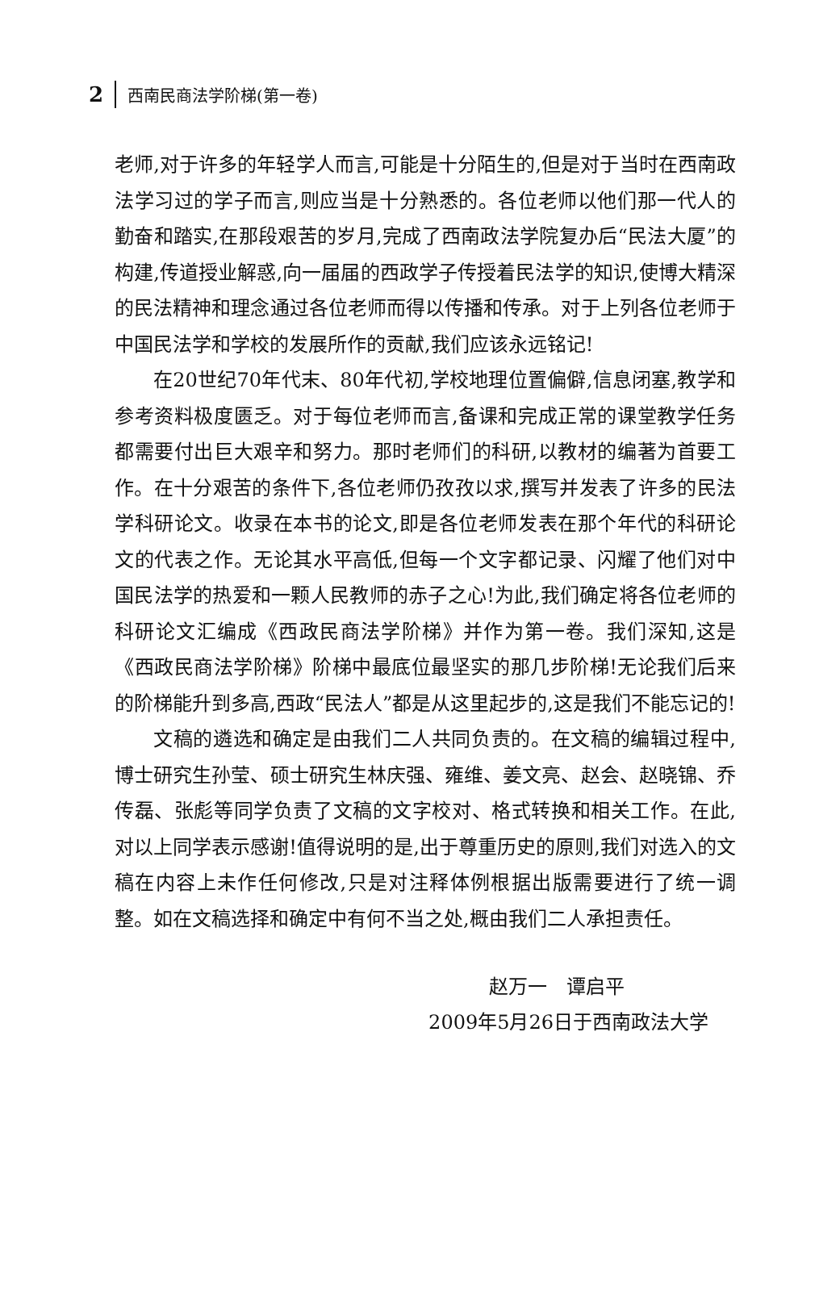2 西南民商法学阶梯(第一卷)
老师,对于许多的年轻学人而言,可能是十分陌生的,但是对于当时在西南政法学习过的学子而言,则应当是十分熟悉的。各位老师以他们那一代人的勤奋和踏实,在那段艰苦的岁月,完成了西南政法学院复办后“民法大厦”的构建,传道授业解惑,向一届届的西政学子传授着民法学的知识,使博大精深的民法精神和理念通过各位老师而得以传播和传承。对于上列各位老师于中国民法学和学校的发展所作的贡献,我们应该永远铭记!
在20世纪70年代末、80年代初,学校地理位置偏僻,信息闭塞,教学和参考资料极度匮乏。对于每位老师而言,备课和完成正常的课堂教学任务都需要付出巨大艰辛和努力。那时老师们的科研,以教材的编著为首要工作。在十分艰苦的条件下,各位老师仍孜孜以求,撰写并发表了许多的民法学科研论文。收录在本书的论文,即是各位老师发表在那个年代的科研论文的代表之作。无论其水平高低,但每一个文字都记录、闪耀了他们对中国民法学的热爱和一颗人民教师的赤子之心!为此,我们确定将各位老师的科研论文汇编成《西政民商法学阶梯》并作为第一卷。我们深知,这是《西政民商法学阶梯》阶梯中最底位最坚实的那几步阶梯!无论我们后来的阶梯能升到多高,西政“民法人”都是从这里起步的,这是我们不能忘记的!
文稿的遴选和确定是由我们二人共同负责的。在文稿的编辑过程中,博士研究生孙莹、硕士研究生林庆强、雍维、姜文亮、赵会、赵晓锦、乔传磊、张彪等同学负责了文稿的文字校对、格式转换和相关工作。在此,对以上同学表示感谢!值得说明的是,出于尊重历史的原则,我们对选入的文稿在内容上未作任何修改,只是对注释体例根据出版需要进行了统一调整。如在文稿选择和确定中有何不当之处,概由我们二人承担责任。
赵万一　谭启平
2009年5月26日于西南政法大学